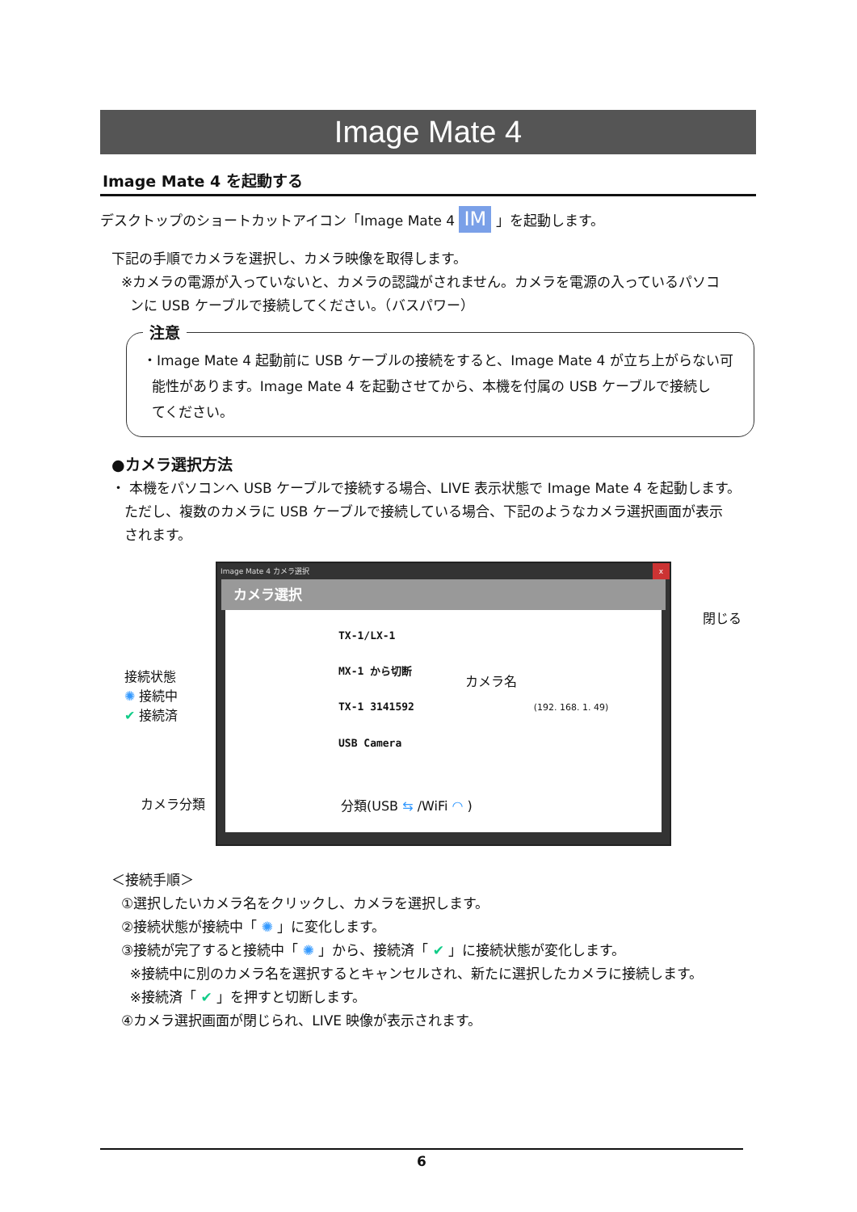Image Mate 4
Image Mate 4 を起動する
デスクトップのショートカットアイコン「Image Mate 4 IM 」を起動します。
下記の手順でカメラを選択し、カメラ映像を取得します。
※カメラの電源が入っていないと、カメラの認識がされません。カメラを電源の入っているパソコ
ンに USB ケーブルで接続してください。（バスパワー）
注意
・Image Mate 4 起動前に USB ケーブルの接続をすると、Image Mate 4 が立ち上がらない可
能性があります。Image Mate 4 を起動させてから、本機を付属の USB ケーブルで接続し
てください。
●カメラ選択方法
・ 本機をパソコンへ USB ケーブルで接続する場合、LIVE 表示状態で Image Mate 4 を起動します。
ただし、複数のカメラに USB ケーブルで接続している場合、下記のようなカメラ選択画面が表示
されます。
Image Mate 4 カメラ選択 x
カメラ選択
TX-1/LX-1
MX-1 から切断
TX-1 3141592 (192. 168. 1. 49)
USB Camera
閉じる
接続状態
✺ 接続中
✔ 接続済
カメラ名
カメラ分類 分類(USB ⇆ /WiFi ◠ )
＜接続手順＞
①選択したいカメラ名をクリックし、カメラを選択します。
②接続状態が接続中「 ✺ 」に変化します。
③接続が完了すると接続中「 ✺ 」から、接続済「 ✔ 」に接続状態が変化します。
※接続中に別のカメラ名を選択するとキャンセルされ、新たに選択したカメラに接続します。
※接続済「 ✔ 」を押すと切断します。
④カメラ選択画面が閉じられ、LIVE 映像が表示されます。
6